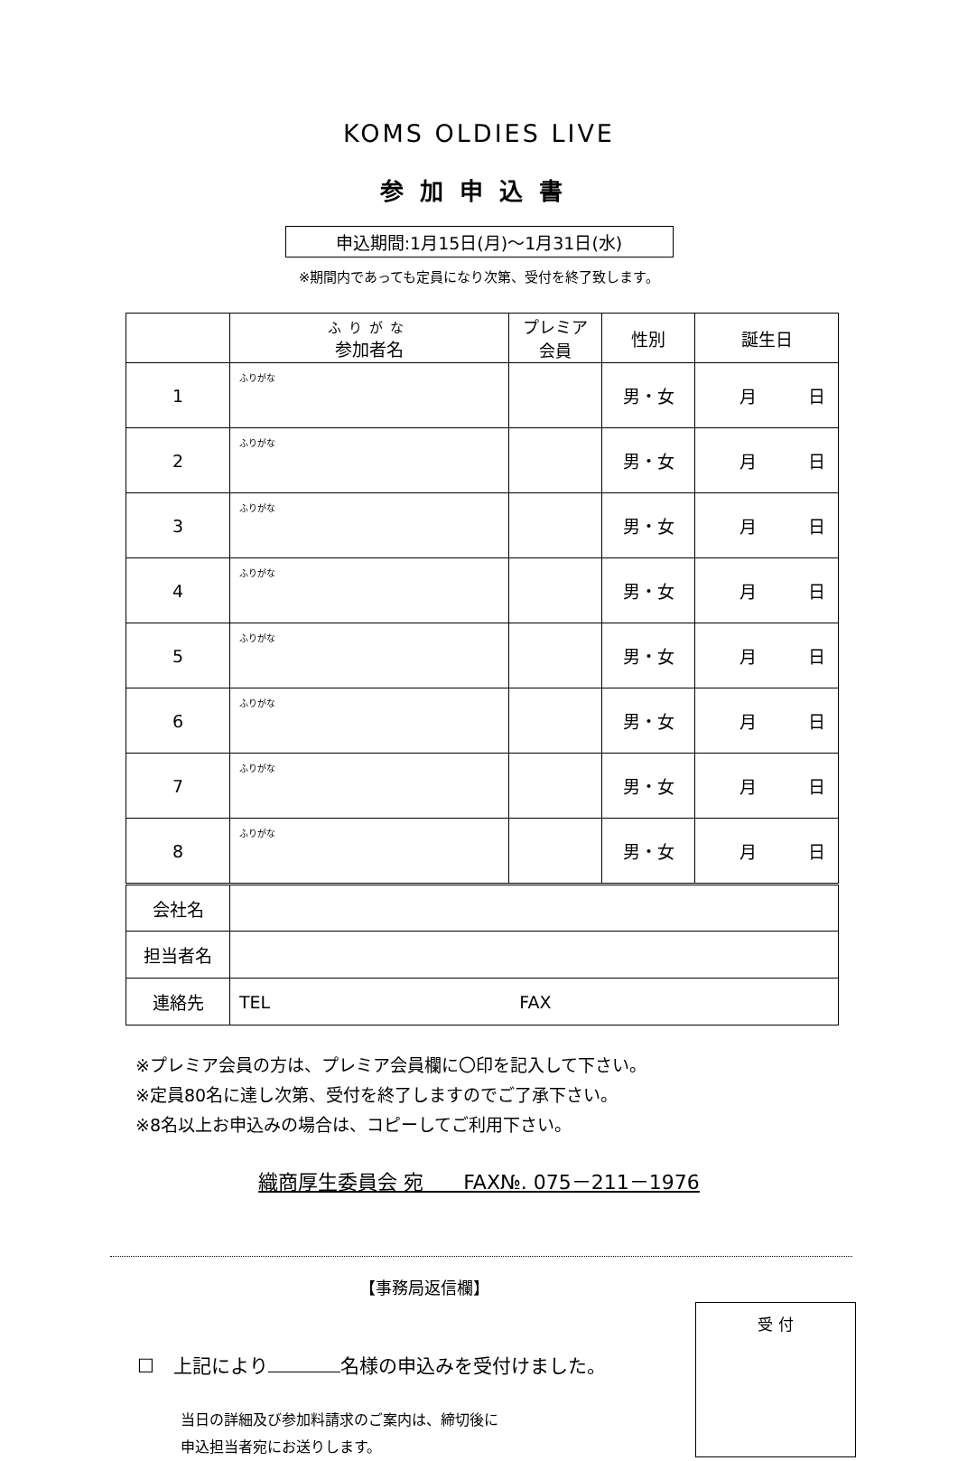KOMS OLDIES LIVE
参加申込書
申込期間:1月15日(月)～1月31日(水)
※期間内であっても定員になり次第、受付を終了致します。
| | ふりがな 参加者名 | プレミア 会員 | 性別 | 誕生日 |
| --- | --- | --- | --- | --- |
| 1 | ふりがな | | 男・女 | 月 日 |
| 2 | ふりがな | | 男・女 | 月 日 |
| 3 | ふりがな | | 男・女 | 月 日 |
| 4 | ふりがな | | 男・女 | 月 日 |
| 5 | ふりがな | | 男・女 | 月 日 |
| 6 | ふりがな | | 男・女 | 月 日 |
| 7 | ふりがな | | 男・女 | 月 日 |
| 8 | ふりがな | | 男・女 | 月 日 |
| 会社名 | | | | |
| 担当者名 | | | | |
| 連絡先 | TEL FAX | | | |
※プレミア会員の方は、プレミア会員欄に〇印を記入して下さい。
※定員80名に達し次第、受付を終了しますのでご了承下さい。
※8名以上お申込みの場合は、コピーしてご利用下さい。
織商厚生委員会 宛　　FAX№. 075－211－1976
【事務局返信欄】
☐　上記により 名様の申込みを受付けました。
当日の詳細及び参加料請求のご案内は、締切後に
申込担当者宛にお送りします。
受 付